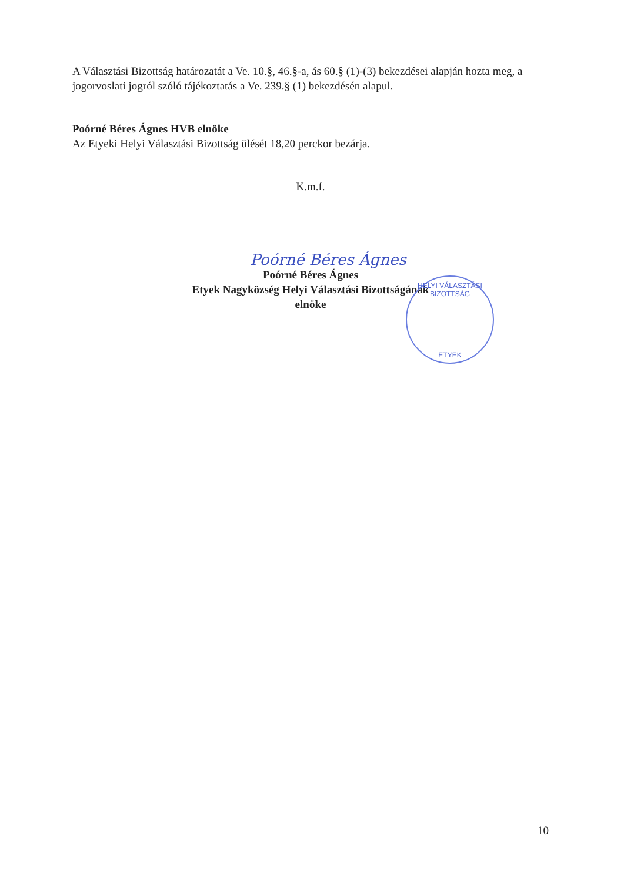A Választási Bizottság határozatát a Ve. 10.§, 46.§-a, ás 60.§ (1)-(3) bekezdései alapján hozta meg, a jogorvoslati jogról szóló tájékoztatás a Ve. 239.§ (1) bekezdésén alapul.
Poórné Béres Ágnes HVB elnöke
Az Etyeki Helyi Választási Bizottság ülését 18,20 perckor bezárja.
K.m.f.
Poórné Béres Ágnes
Poórné Béres Ágnes
Etyek Nagyközség Helyi Választási Bizottságának
elnöke
HELYI VÁLASZTÁSI BIZOTTSÁG
ETYEK
10